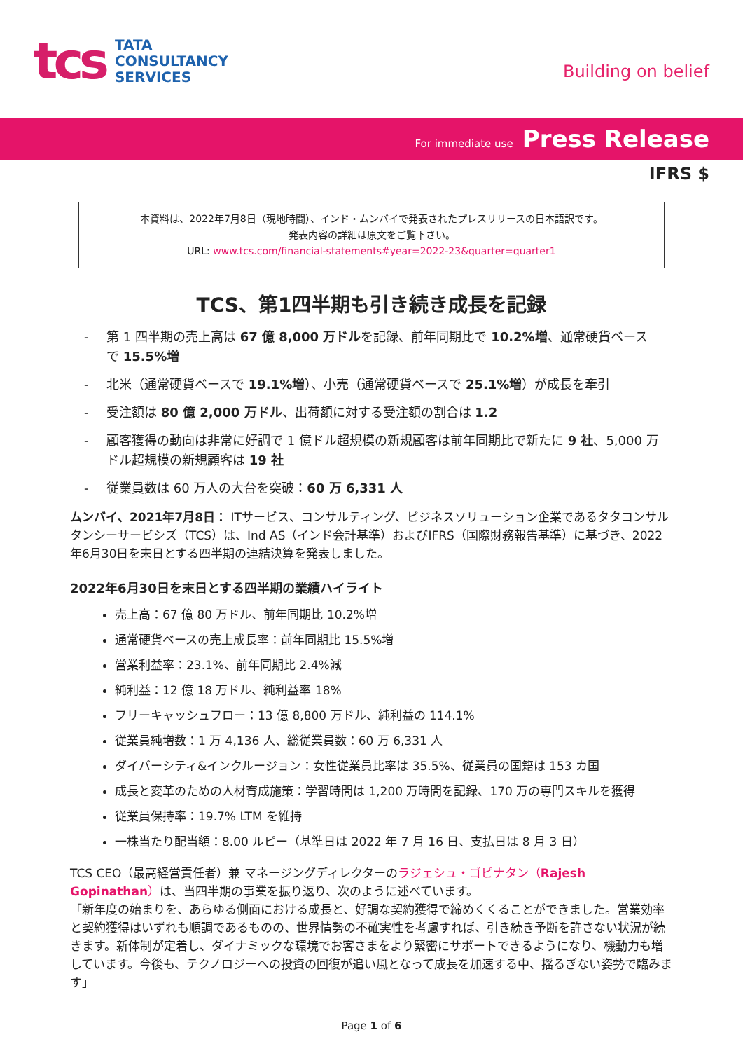tcs
TATA
CONSULTANCY
SERVICES
Building on belief
For immediate use Press Release
IFRS $
本資料は、2022年7月8日（現地時間）、インド・ムンバイで発表されたプレスリリースの日本語訳です。
発表内容の詳細は原文をご覧下さい。
URL: www.tcs.com/financial-statements#year=2022-23&quarter=quarter1
TCS、第1四半期も引き続き成長を記録
- 第 1 四半期の売上高は 67 億 8,000 万ドルを記録、前年同期比で 10.2%増、通常硬貨ベースで 15.5%増
- 北米（通常硬貨ベースで 19.1%増）、小売（通常硬貨ベースで 25.1%増）が成長を牽引
- 受注額は 80 億 2,000 万ドル、出荷額に対する受注額の割合は 1.2
- 顧客獲得の動向は非常に好調で 1 億ドル超規模の新規顧客は前年同期比で新たに 9 社、5,000 万ドル超規模の新規顧客は 19 社
- 従業員数は 60 万人の大台を突破：60 万 6,331 人
ムンバイ、2021年7月8日： ITサービス、コンサルティング、ビジネスソリューション企業であるタタコンサルタンシーサービシズ（TCS）は、Ind AS（インド会計基準）およびIFRS（国際財務報告基準）に基づき、2022年6月30日を末日とする四半期の連結決算を発表しました。
2022年6月30日を末日とする四半期の業績ハイライト
売上高：67 億 80 万ドル、前年同期比 10.2%増
通常硬貨ベースの売上成長率：前年同期比 15.5%増
営業利益率：23.1%、前年同期比 2.4%減
純利益：12 億 18 万ドル、純利益率 18%
フリーキャッシュフロー：13 億 8,800 万ドル、純利益の 114.1%
従業員純増数：1 万 4,136 人、総従業員数：60 万 6,331 人
ダイバーシティ&インクルージョン：女性従業員比率は 35.5%、従業員の国籍は 153 カ国
成長と変革のための人材育成施策：学習時間は 1,200 万時間を記録、170 万の専門スキルを獲得
従業員保持率：19.7% LTM を維持
一株当たり配当額：8.00 ルピー（基準日は 2022 年 7 月 16 日、支払日は 8 月 3 日）
TCS CEO（最高経営責任者）兼 マネージングディレクターのラジェシュ・ゴピナタン（Rajesh Gopinathan）は、当四半期の事業を振り返り、次のように述べています。
「新年度の始まりを、あらゆる側面における成長と、好調な契約獲得で締めくくることができました。営業効率と契約獲得はいずれも順調であるものの、世界情勢の不確実性を考慮すれば、引き続き予断を許さない状況が続きます。新体制が定着し、ダイナミックな環境でお客さまをより緊密にサポートできるようになり、機動力も増しています。今後も、テクノロジーへの投資の回復が追い風となって成長を加速する中、揺るぎない姿勢で臨みます」
Page 1 of 6